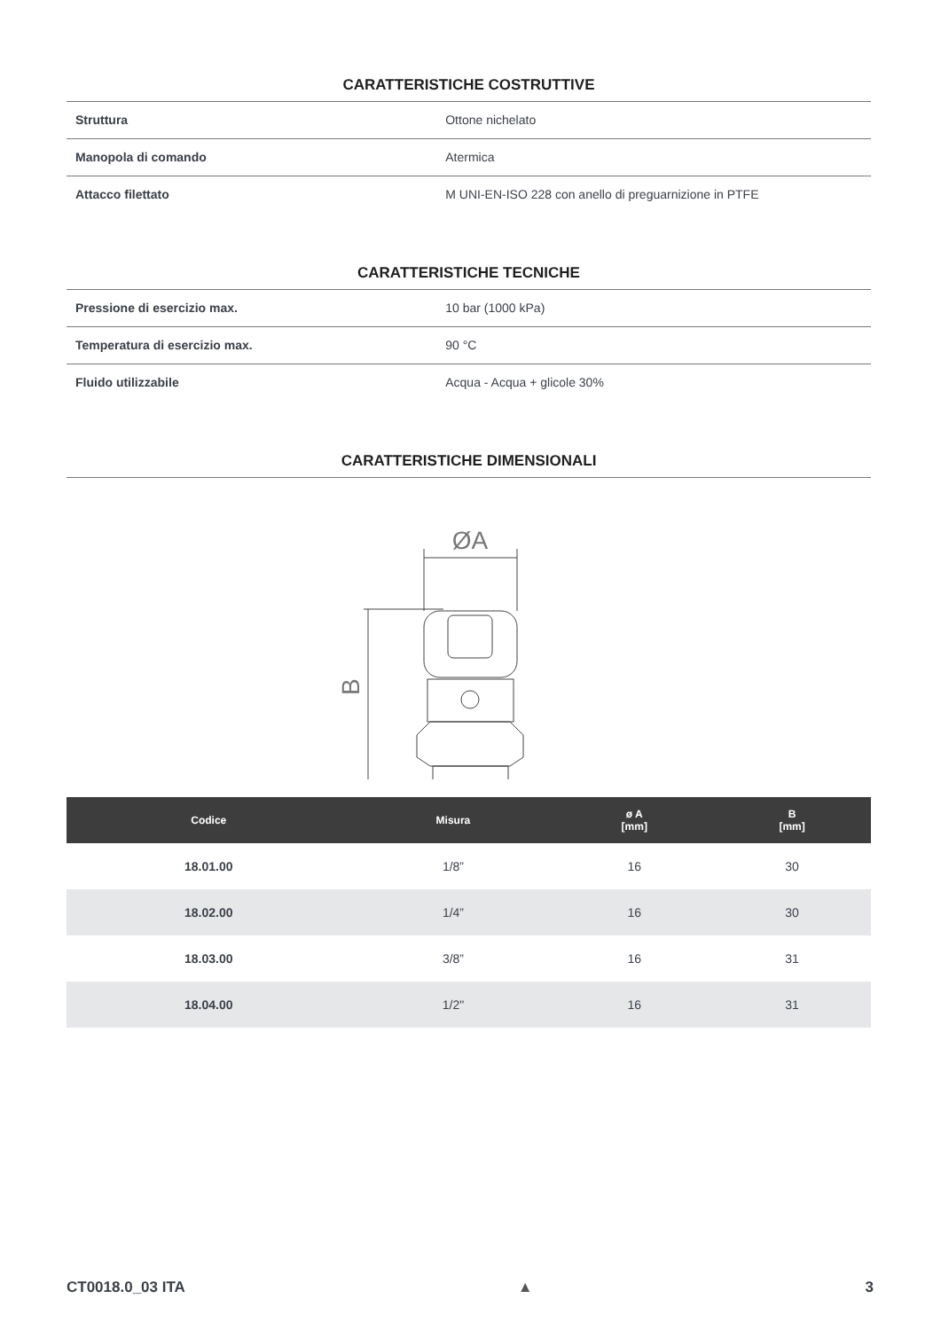CARATTERISTICHE COSTRUTTIVE
| Struttura | Ottone nichelato |
| Manopola di comando | Atermica |
| Attacco filettato | M UNI-EN-ISO 228 con anello di preguarnizione in PTFE |
CARATTERISTICHE TECNICHE
| Pressione di esercizio max. | 10 bar (1000 kPa) |
| Temperatura di esercizio max. | 90 °C |
| Fluido utilizzabile | Acqua - Acqua + glicole 30% |
CARATTERISTICHE DIMENSIONALI
ØA
B
| Codice | Misura | ø A [mm] | B [mm] |
| --- | --- | --- | --- |
| 18.01.00 | 1/8” | 16 | 30 |
| 18.02.00 | 1/4” | 16 | 30 |
| 18.03.00 | 3/8” | 16 | 31 |
| 18.04.00 | 1/2" | 16 | 31 |
CT0018.0_03 ITA ▲ 3